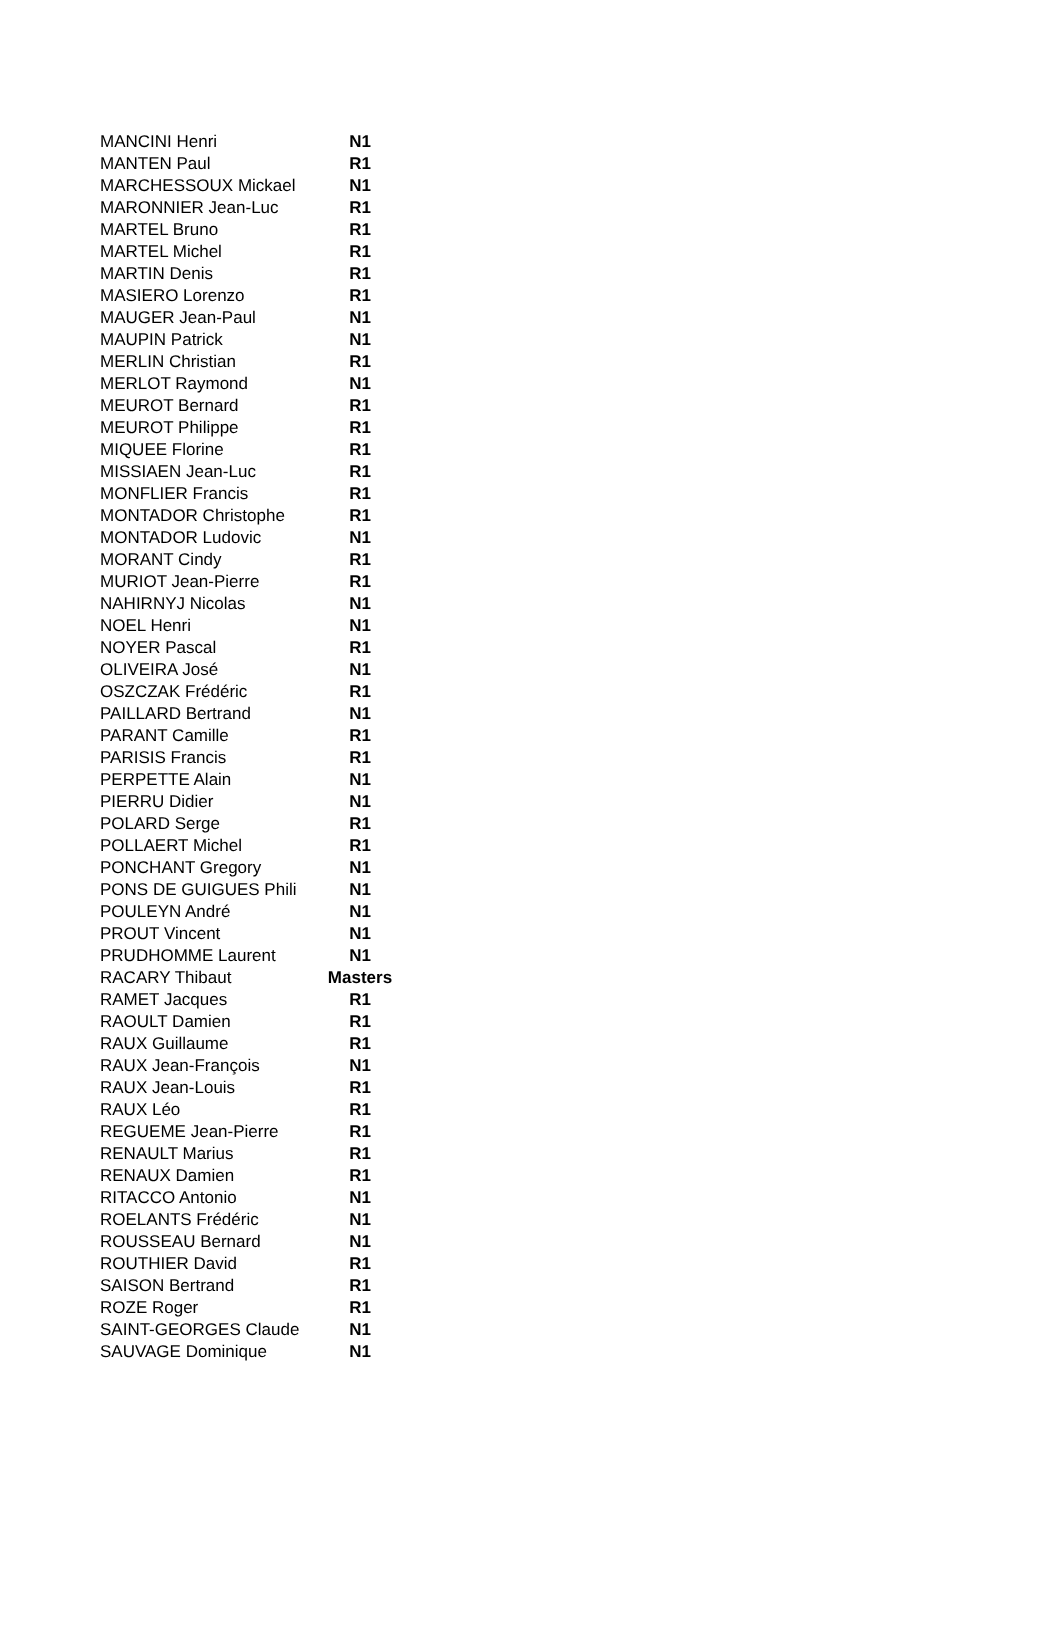| MANCINI Henri | N1 |
| MANTEN Paul | R1 |
| MARCHESSOUX Mickael | N1 |
| MARONNIER Jean-Luc | R1 |
| MARTEL Bruno | R1 |
| MARTEL Michel | R1 |
| MARTIN Denis | R1 |
| MASIERO Lorenzo | R1 |
| MAUGER Jean-Paul | N1 |
| MAUPIN Patrick | N1 |
| MERLIN Christian | R1 |
| MERLOT Raymond | N1 |
| MEUROT Bernard | R1 |
| MEUROT Philippe | R1 |
| MIQUEE Florine | R1 |
| MISSIAEN Jean-Luc | R1 |
| MONFLIER Francis | R1 |
| MONTADOR Christophe | R1 |
| MONTADOR Ludovic | N1 |
| MORANT Cindy | R1 |
| MURIOT Jean-Pierre | R1 |
| NAHIRNYJ Nicolas | N1 |
| NOEL Henri | N1 |
| NOYER Pascal | R1 |
| OLIVEIRA José | N1 |
| OSZCZAK Frédéric | R1 |
| PAILLARD Bertrand | N1 |
| PARANT Camille | R1 |
| PARISIS Francis | R1 |
| PERPETTE Alain | N1 |
| PIERRU Didier | N1 |
| POLARD Serge | R1 |
| POLLAERT Michel | R1 |
| PONCHANT Gregory | N1 |
| PONS DE GUIGUES Phili | N1 |
| POULEYN André | N1 |
| PROUT Vincent | N1 |
| PRUDHOMME Laurent | N1 |
| RACARY Thibaut | Masters |
| RAMET Jacques | R1 |
| RAOULT Damien | R1 |
| RAUX Guillaume | R1 |
| RAUX Jean-François | N1 |
| RAUX Jean-Louis | R1 |
| RAUX Léo | R1 |
| REGUEME Jean-Pierre | R1 |
| RENAULT Marius | R1 |
| RENAUX Damien | R1 |
| RITACCO Antonio | N1 |
| ROELANTS Frédéric | N1 |
| ROUSSEAU Bernard | N1 |
| ROUTHIER David | R1 |
| SAISON Bertrand | R1 |
| ROZE Roger | R1 |
| SAINT-GEORGES Claude | N1 |
| SAUVAGE Dominique | N1 |